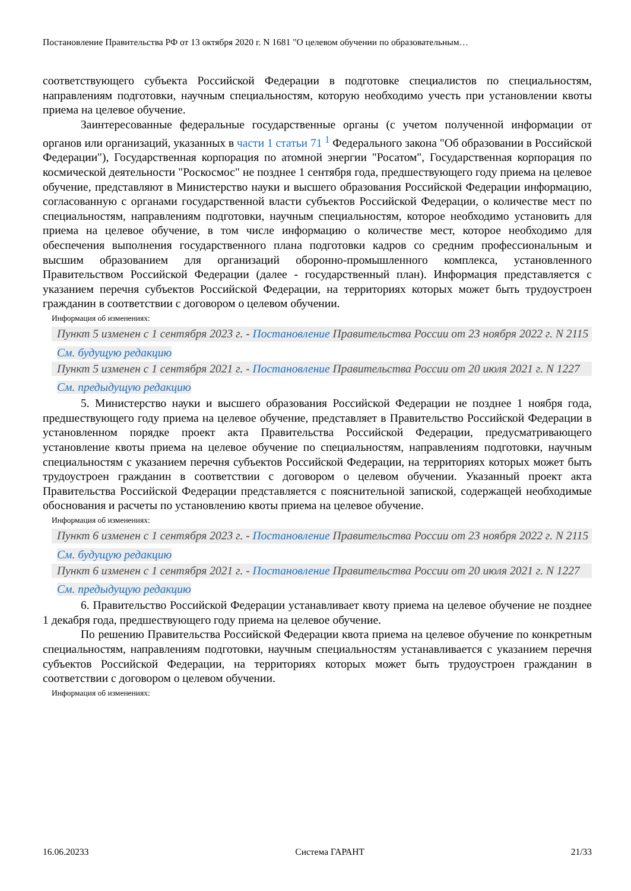Постановление Правительства РФ от 13 октября 2020 г. N 1681 "О целевом обучении по образовательным…
соответствующего субъекта Российской Федерации в подготовке специалистов по специальностям, направлениям подготовки, научным специальностям, которую необходимо учесть при установлении квоты приема на целевое обучение.
Заинтересованные федеральные государственные органы (с учетом полученной информации от органов или организаций, указанных в части 1 статьи 71 <sup>1</sup> Федерального закона "Об образовании в Российской Федерации"), Государственная корпорация по атомной энергии "Росатом", Государственная корпорация по космической деятельности "Роскосмос" не позднее 1 сентября года, предшествующего году приема на целевое обучение, представляют в Министерство науки и высшего образования Российской Федерации информацию, согласованную с органами государственной власти субъектов Российской Федерации, о количестве мест по специальностям, направлениям подготовки, научным специальностям, которое необходимо установить для приема на целевое обучение, в том числе информацию о количестве мест, которое необходимо для обеспечения выполнения государственного плана подготовки кадров со средним профессиональным и высшим образованием для организаций оборонно-промышленного комплекса, установленного Правительством Российской Федерации (далее - государственный план). Информация представляется с указанием перечня субъектов Российской Федерации, на территориях которых может быть трудоустроен гражданин в соответствии с договором о целевом обучении.
Информация об изменениях:
Пункт 5 изменен с 1 сентября 2023 г. - Постановление Правительства России от 23 ноября 2022 г. N 2115
См. будущую редакцию
Пункт 5 изменен с 1 сентября 2021 г. - Постановление Правительства России от 20 июля 2021 г. N 1227
См. предыдущую редакцию
5. Министерство науки и высшего образования Российской Федерации не позднее 1 ноября года, предшествующего году приема на целевое обучение, представляет в Правительство Российской Федерации в установленном порядке проект акта Правительства Российской Федерации, предусматривающего установление квоты приема на целевое обучение по специальностям, направлениям подготовки, научным специальностям с указанием перечня субъектов Российской Федерации, на территориях которых может быть трудоустроен гражданин в соответствии с договором о целевом обучении. Указанный проект акта Правительства Российской Федерации представляется с пояснительной запиской, содержащей необходимые обоснования и расчеты по установлению квоты приема на целевое обучение.
Информация об изменениях:
Пункт 6 изменен с 1 сентября 2023 г. - Постановление Правительства России от 23 ноября 2022 г. N 2115
См. будущую редакцию
Пункт 6 изменен с 1 сентября 2021 г. - Постановление Правительства России от 20 июля 2021 г. N 1227
См. предыдущую редакцию
6. Правительство Российской Федерации устанавливает квоту приема на целевое обучение не позднее 1 декабря года, предшествующего году приема на целевое обучение.
По решению Правительства Российской Федерации квота приема на целевое обучение по конкретным специальностям, направлениям подготовки, научным специальностям устанавливается с указанием перечня субъектов Российской Федерации, на территориях которых может быть трудоустроен гражданин в соответствии с договором о целевом обучении.
Информация об изменениях:
16.06.20233 Система ГАРАНТ 21/33